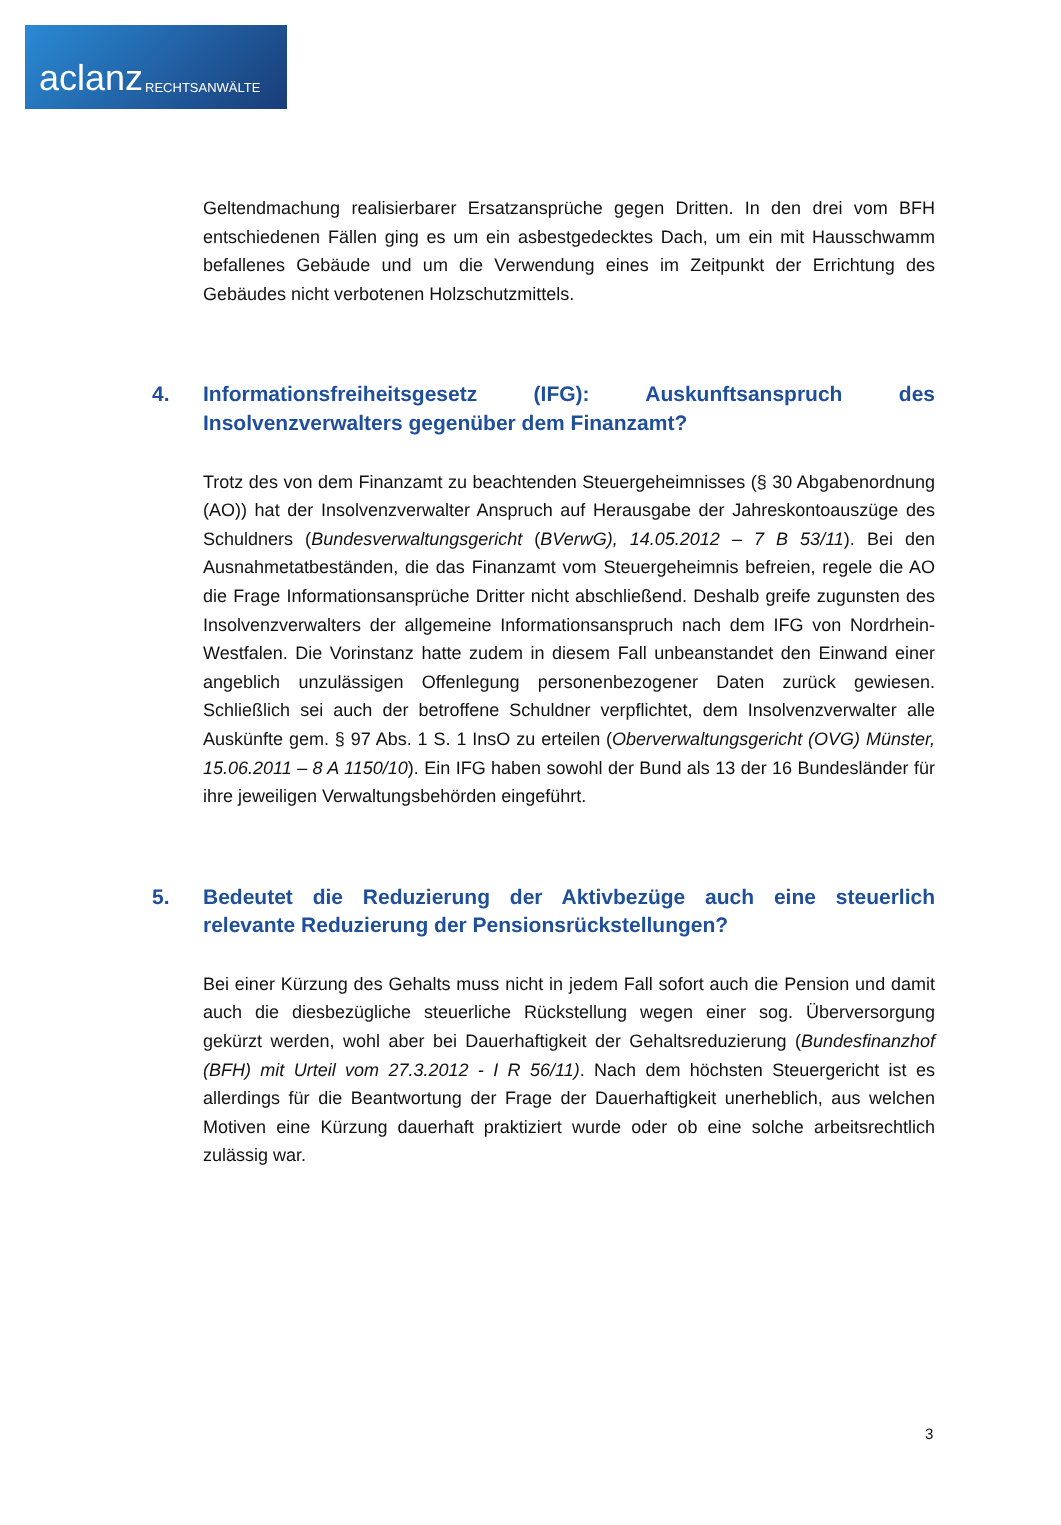aclanz RECHTSANWÄLTE
Geltendmachung realisierbarer Ersatzansprüche gegen Dritten. In den drei vom BFH entschiedenen Fällen ging es um ein asbestgedecktes Dach, um ein mit Hausschwamm befallenes Gebäude und um die Verwendung eines im Zeitpunkt der Errichtung des Gebäudes nicht verbotenen Holzschutzmittels.
4. Informationsfreiheitsgesetz (IFG): Auskunftsanspruch des Insolvenzverwalters gegenüber dem Finanzamt?
Trotz des von dem Finanzamt zu beachtenden Steuergeheimnisses (§ 30 Abgabenordnung (AO)) hat der Insolvenzverwalter Anspruch auf Herausgabe der Jahreskontoauszüge des Schuldners (Bundesverwaltungsgericht (BVerwG), 14.05.2012 – 7 B 53/11). Bei den Ausnahmetatbeständen, die das Finanzamt vom Steuergeheimnis befreien, regele die AO die Frage Informationsansprüche Dritter nicht abschließend. Deshalb greife zugunsten des Insolvenzverwalters der allgemeine Informationsanspruch nach dem IFG von Nordrhein-Westfalen. Die Vorinstanz hatte zudem in diesem Fall unbeanstandet den Einwand einer angeblich unzulässigen Offenlegung personenbezogener Daten zurück gewiesen. Schließlich sei auch der betroffene Schuldner verpflichtet, dem Insolvenzverwalter alle Auskünfte gem. § 97 Abs. 1 S. 1 InsO zu erteilen (Oberverwaltungsgericht (OVG) Münster, 15.06.2011 – 8 A 1150/10). Ein IFG haben sowohl der Bund als 13 der 16 Bundesländer für ihre jeweiligen Verwaltungsbehörden eingeführt.
5. Bedeutet die Reduzierung der Aktivbezüge auch eine steuerlich relevante Reduzierung der Pensionsrückstellungen?
Bei einer Kürzung des Gehalts muss nicht in jedem Fall sofort auch die Pension und damit auch die diesbezügliche steuerliche Rückstellung wegen einer sog. Überversorgung gekürzt werden, wohl aber bei Dauerhaftigkeit der Gehaltsreduzierung (Bundesfinanzhof (BFH) mit Urteil vom 27.3.2012 - I R 56/11). Nach dem höchsten Steuergericht ist es allerdings für die Beantwortung der Frage der Dauerhaftigkeit unerheblich, aus welchen Motiven eine Kürzung dauerhaft praktiziert wurde oder ob eine solche arbeitsrechtlich zulässig war.
3